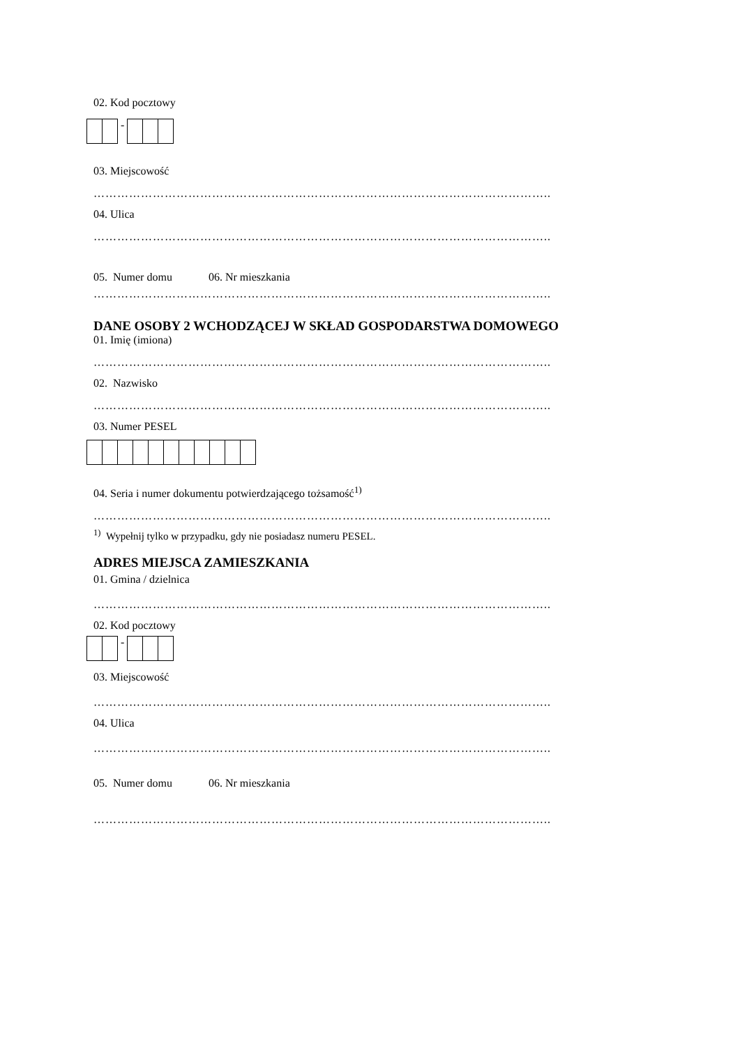02. Kod pocztowy
-
03. Miejscowość
……………………………………………………………………………………………………..
04. Ulica
……………………………………………………………………………………………………..
05. Numer domu 06. Nr mieszkania
……………………………………………………………………………………………………..
DANE OSOBY 2 WCHODZĄCEJ W SKŁAD GOSPODARSTWA DOMOWEGO
01. Imię (imiona)
……………………………………………………………………………………………………..
02. Nazwisko
……………………………………………………………………………………………………..
03. Numer PESEL
04. Seria i numer dokumentu potwierdzającego tożsamość<sup>1)</sup>
……………………………………………………………………………………………………..
<sup>1)</sup> Wypełnij tylko w przypadku, gdy nie posiadasz numeru PESEL.
ADRES MIEJSCA ZAMIESZKANIA
01. Gmina / dzielnica
……………………………………………………………………………………………………..
02. Kod pocztowy
-
03. Miejscowość
……………………………………………………………………………………………………..
04. Ulica
……………………………………………………………………………………………………..
05. Numer domu 06. Nr mieszkania
……………………………………………………………………………………………………..